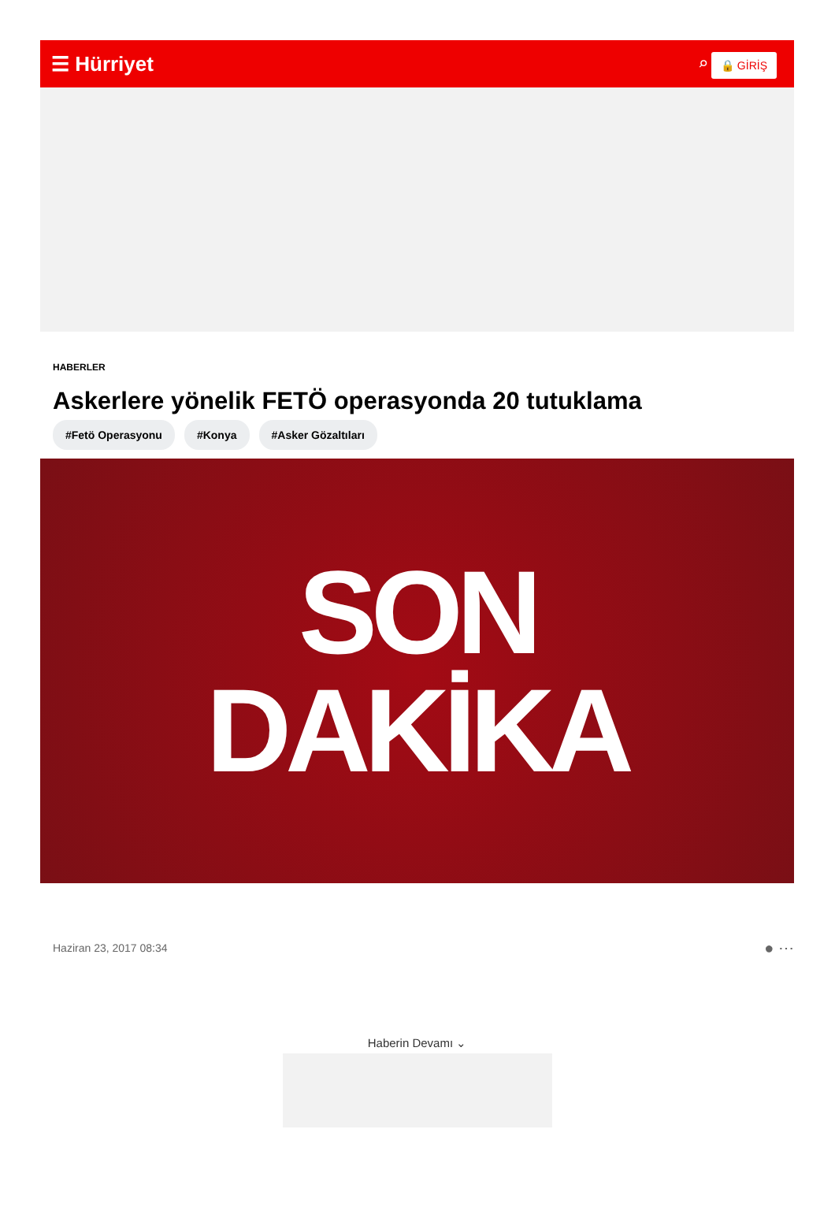☰ Hürriyet ⌕ 🔒 GİRİŞ
HABERLER
Askerlere yönelik FETÖ operasyonda 20 tutuklama
#Fetö Operasyonu #Konya #Asker Gözaltıları
SON
DAKİKA
Haziran 23, 2017 08:34 ● ⋯
Haberin Devamı ⌄